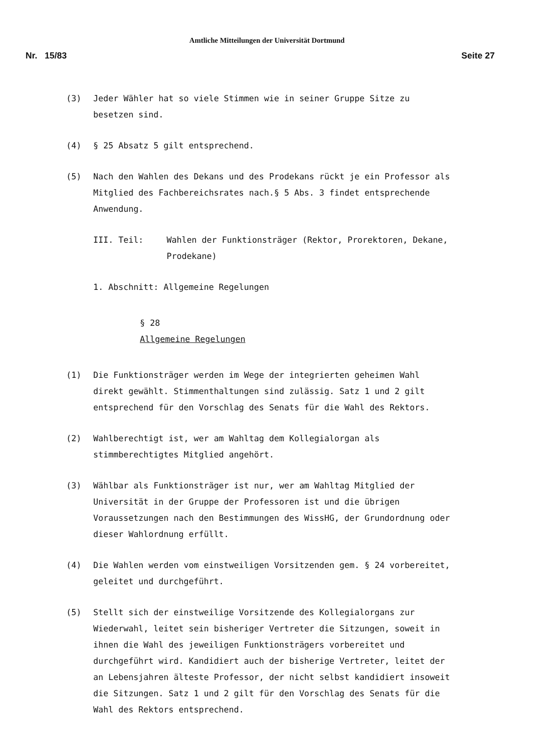Amtliche Mitteilungen der Universität Dortmund
Nr. 15/83 Seite 27
(3) Jeder Wähler hat so viele Stimmen wie in seiner Gruppe Sitze zu besetzen sind.
(4) § 25 Absatz 5 gilt entsprechend.
(5) Nach den Wahlen des Dekans und des Prodekans rückt je ein Professor als Mitglied des Fachbereichsrates nach.§ 5 Abs. 3 findet entsprechende Anwendung.
III. Teil: Wahlen der Funktionsträger (Rektor, Prorektoren, Dekane, Prodekane)
1. Abschnitt: Allgemeine Regelungen
§ 28
Allgemeine Regelungen
(1) Die Funktionsträger werden im Wege der integrierten geheimen Wahl direkt gewählt. Stimmenthaltungen sind zulässig. Satz 1 und 2 gilt entsprechend für den Vorschlag des Senats für die Wahl des Rektors.
(2) Wahlberechtigt ist, wer am Wahltag dem Kollegialorgan als stimmberechtigtes Mitglied angehört.
(3) Wählbar als Funktionsträger ist nur, wer am Wahltag Mitglied der Universität in der Gruppe der Professoren ist und die übrigen Voraussetzungen nach den Bestimmungen des WissHG, der Grundordnung oder dieser Wahlordnung erfüllt.
(4) Die Wahlen werden vom einstweiligen Vorsitzenden gem. § 24 vorbereitet, geleitet und durchgeführt.
(5) Stellt sich der einstweilige Vorsitzende des Kollegialorgans zur Wiederwahl, leitet sein bisheriger Vertreter die Sitzungen, soweit in ihnen die Wahl des jeweiligen Funktionsträgers vorbereitet und durchgeführt wird. Kandidiert auch der bisherige Vertreter, leitet der an Lebensjahren älteste Professor, der nicht selbst kandidiert insoweit die Sitzungen. Satz 1 und 2 gilt für den Vorschlag des Senats für die Wahl des Rektors entsprechend.